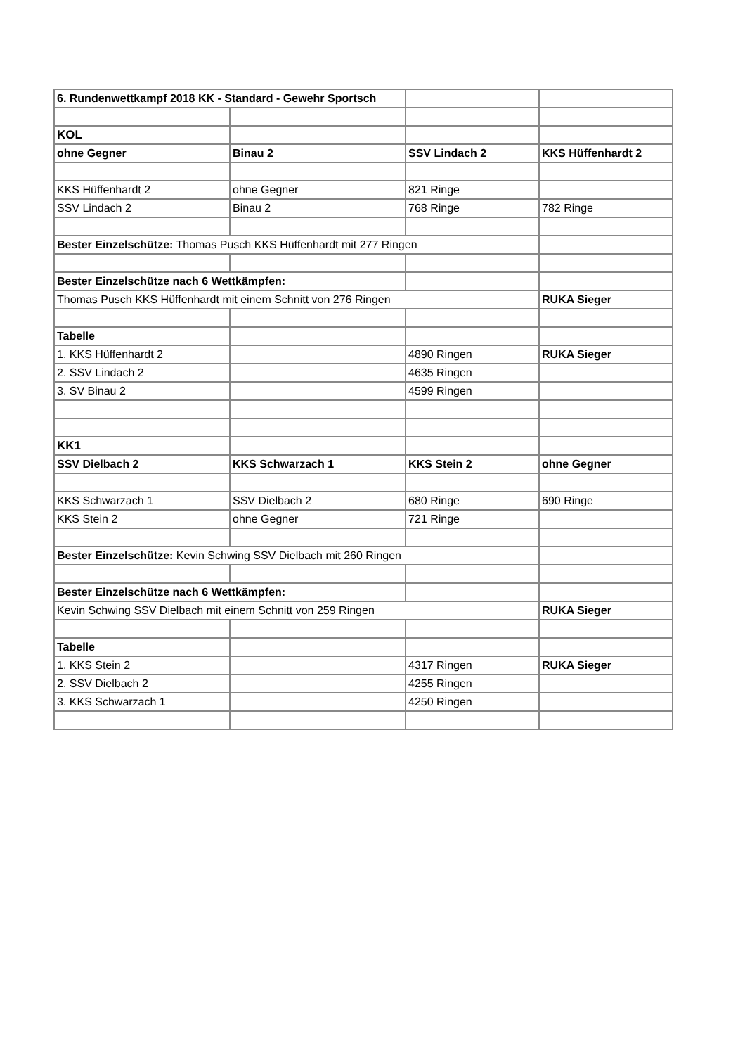| 6. Rundenwettkampf 2018 KK - Standard - Gewehr Sportsch | | | |
| KOL | | | |
| ohne Gegner | Binau 2 | SSV Lindach 2 | KKS Hüffenhardt 2 |
| KKS Hüffenhardt 2 | ohne Gegner | 821 Ringe | |
| SSV Lindach 2 | Binau 2 | 768 Ringe | 782 Ringe |
| Bester Einzelschütze: Thomas Pusch KKS Hüffenhardt mit 277 Ringen | | | |
| Bester Einzelschütze nach 6 Wettkämpfen: | | | |
| Thomas Pusch KKS Hüffenhardt mit einem Schnitt von 276 Ringen | | | RUKA Sieger |
| Tabelle | | | |
| 1. KKS Hüffenhardt 2 | | 4890 Ringen | RUKA Sieger |
| 2. SSV Lindach 2 | | 4635 Ringen | |
| 3. SV Binau 2 | | 4599 Ringen | |
| KK1 | | | |
| SSV Dielbach 2 | KKS Schwarzach 1 | KKS Stein 2 | ohne Gegner |
| KKS Schwarzach 1 | SSV Dielbach 2 | 680 Ringe | 690 Ringe |
| KKS Stein 2 | ohne Gegner | 721 Ringe | |
| Bester Einzelschütze: Kevin Schwing SSV Dielbach mit 260 Ringen | | | |
| Bester Einzelschütze nach 6 Wettkämpfen: | | | |
| Kevin Schwing SSV Dielbach mit einem Schnitt von 259 Ringen | | | RUKA Sieger |
| Tabelle | | | |
| 1. KKS Stein 2 | | 4317 Ringen | RUKA Sieger |
| 2. SSV Dielbach 2 | | 4255 Ringen | |
| 3. KKS Schwarzach 1 | | 4250 Ringen | |